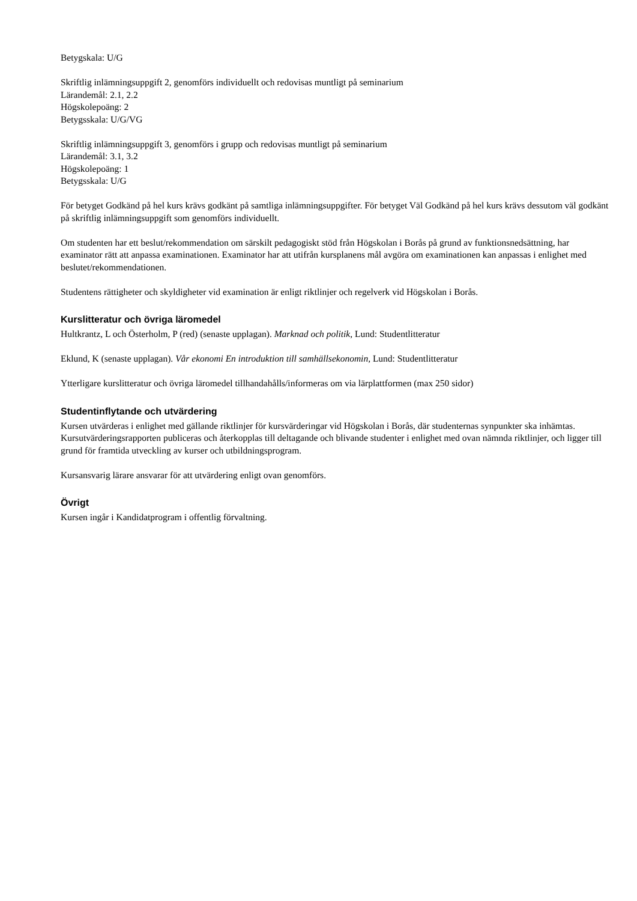Betygskala: U/G
Skriftlig inlämningsuppgift 2, genomförs individuellt och redovisas muntligt på seminarium
Lärandemål: 2.1, 2.2
Högskolepoäng: 2
Betygsskala: U/G/VG
Skriftlig inlämningsuppgift 3, genomförs i grupp och redovisas muntligt på seminarium
Lärandemål: 3.1, 3.2
Högskolepoäng: 1
Betygsskala: U/G
För betyget Godkänd på hel kurs krävs godkänt på samtliga inlämningsuppgifter. För betyget Väl Godkänd på hel kurs krävs dessutom väl godkänt på skriftlig inlämningsuppgift som genomförs individuellt.
Om studenten har ett beslut/rekommendation om särskilt pedagogiskt stöd från Högskolan i Borås på grund av funktionsnedsättning, har examinator rätt att anpassa examinationen. Examinator har att utifrån kursplanens mål avgöra om examinationen kan anpassas i enlighet med beslutet/rekommendationen.
Studentens rättigheter och skyldigheter vid examination är enligt riktlinjer och regelverk vid Högskolan i Borås.
Kurslitteratur och övriga läromedel
Hultkrantz, L och Österholm, P (red) (senaste upplagan). Marknad och politik, Lund: Studentlitteratur
Eklund, K (senaste upplagan). Vår ekonomi En introduktion till samhällsekonomin, Lund: Studentlitteratur
Ytterligare kurslitteratur och övriga läromedel tillhandahålls/informeras om via lärplattformen (max 250 sidor)
Studentinflytande och utvärdering
Kursen utvärderas i enlighet med gällande riktlinjer för kursvärderingar vid Högskolan i Borås, där studenternas synpunkter ska inhämtas. Kursutvärderingsrapporten publiceras och återkopplas till deltagande och blivande studenter i enlighet med ovan nämnda riktlinjer, och ligger till grund för framtida utveckling av kurser och utbildningsprogram.
Kursansvarig lärare ansvarar för att utvärdering enligt ovan genomförs.
Övrigt
Kursen ingår i Kandidatprogram i offentlig förvaltning.